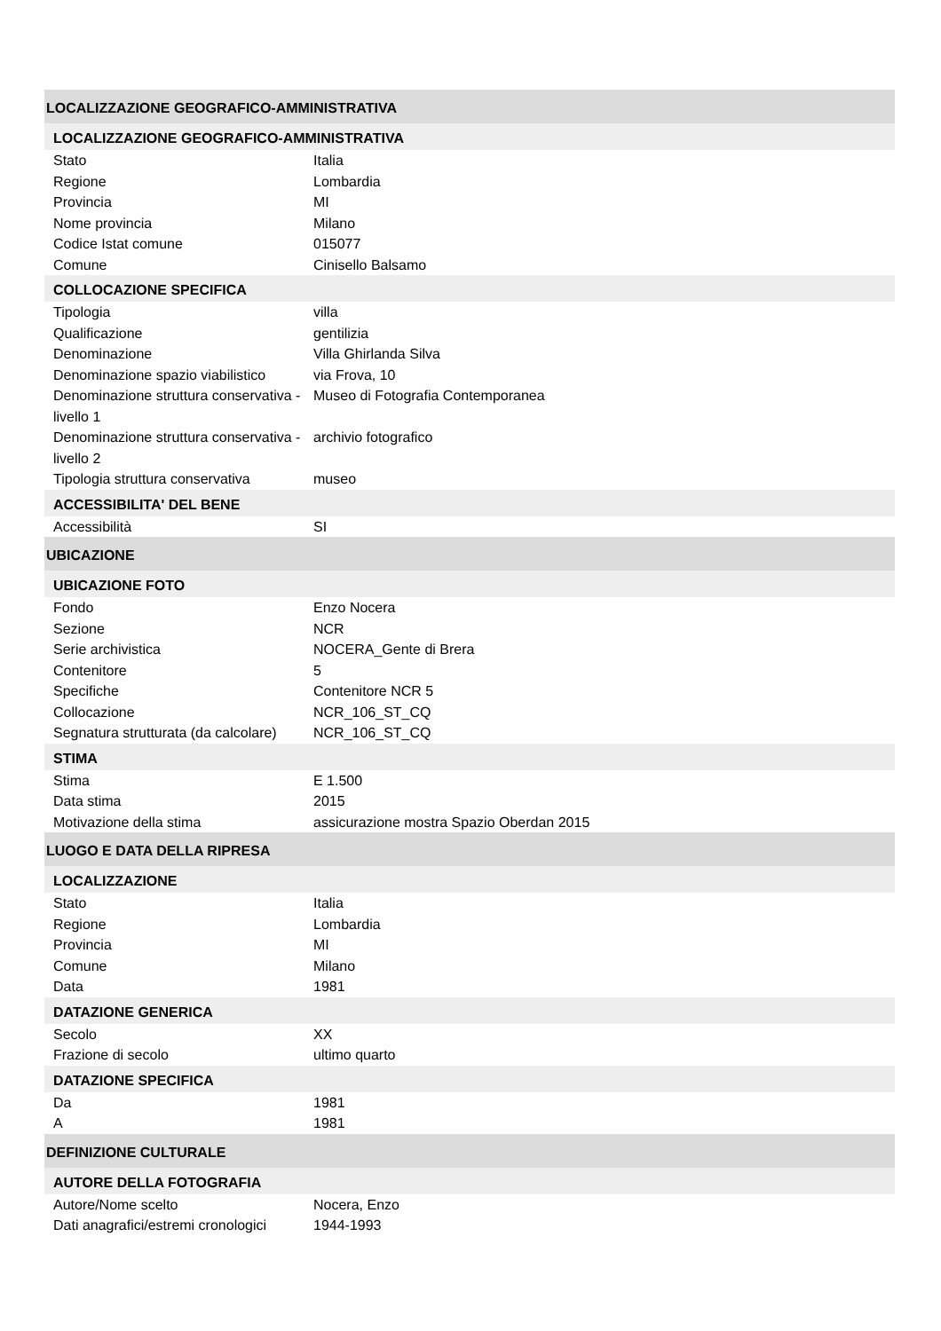LOCALIZZAZIONE GEOGRAFICO-AMMINISTRATIVA
LOCALIZZAZIONE GEOGRAFICO-AMMINISTRATIVA
| Stato | Italia |
| Regione | Lombardia |
| Provincia | MI |
| Nome provincia | Milano |
| Codice Istat comune | 015077 |
| Comune | Cinisello Balsamo |
COLLOCAZIONE SPECIFICA
| Tipologia | villa |
| Qualificazione | gentilizia |
| Denominazione | Villa Ghirlanda Silva |
| Denominazione spazio viabilistico | via Frova, 10 |
| Denominazione struttura conservativa - livello 1 | Museo di Fotografia Contemporanea |
| Denominazione struttura conservativa - livello 2 | archivio fotografico |
| Tipologia struttura conservativa | museo |
ACCESSIBILITA' DEL BENE
| Accessibilità | SI |
UBICAZIONE
UBICAZIONE FOTO
| Fondo | Enzo Nocera |
| Sezione | NCR |
| Serie archivistica | NOCERA_Gente di Brera |
| Contenitore | 5 |
| Specifiche | Contenitore NCR 5 |
| Collocazione | NCR_106_ST_CQ |
| Segnatura strutturata (da calcolare) | NCR_106_ST_CQ |
STIMA
| Stima | E 1.500 |
| Data stima | 2015 |
| Motivazione della stima | assicurazione mostra Spazio Oberdan 2015 |
LUOGO E DATA DELLA RIPRESA
LOCALIZZAZIONE
| Stato | Italia |
| Regione | Lombardia |
| Provincia | MI |
| Comune | Milano |
| Data | 1981 |
DATAZIONE GENERICA
| Secolo | XX |
| Frazione di secolo | ultimo quarto |
DATAZIONE SPECIFICA
| Da | 1981 |
| A | 1981 |
DEFINIZIONE CULTURALE
AUTORE DELLA FOTOGRAFIA
| Autore/Nome scelto | Nocera, Enzo |
| Dati anagrafici/estremi cronologici | 1944-1993 |